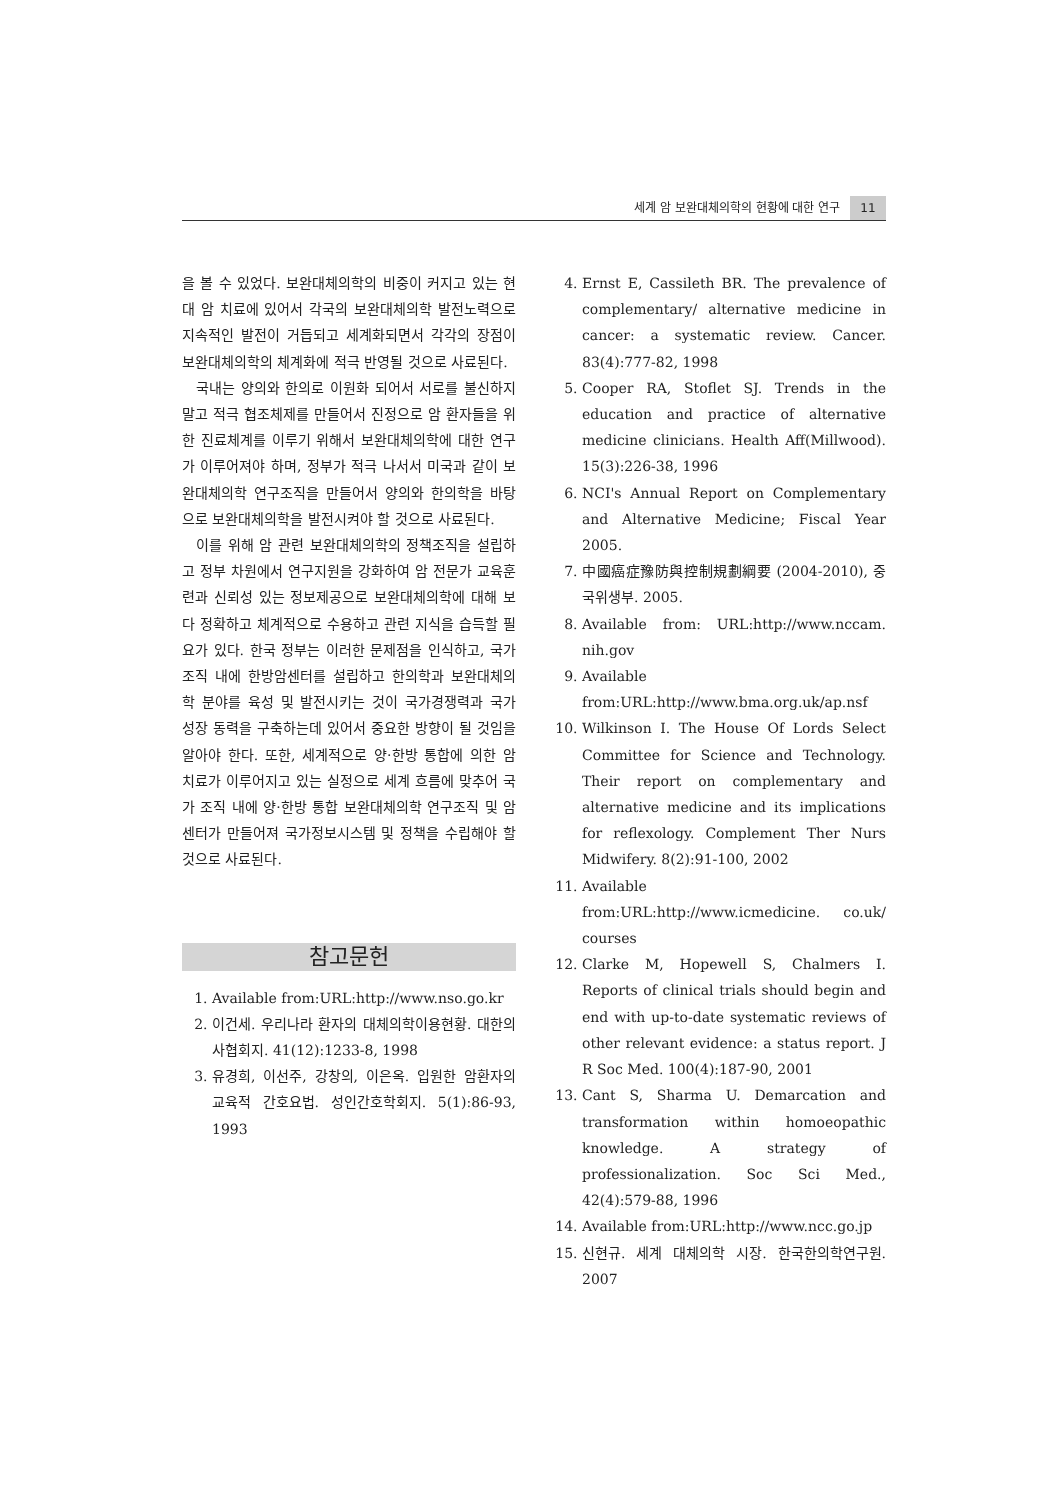세계 암 보완대체의학의 현황에 대한 연구 11
을 볼 수 있었다. 보완대체의학의 비중이 커지고 있는 현대 암 치료에 있어서 각국의 보완대체의학 발전노력으로 지속적인 발전이 거듭되고 세계화되면서 각각의 장점이 보완대체의학의 체계화에 적극 반영될 것으로 사료된다.
국내는 양의와 한의로 이원화 되어서 서로를 불신하지 말고 적극 협조체제를 만들어서 진정으로 암 환자들을 위한 진료체계를 이루기 위해서 보완대체의학에 대한 연구가 이루어져야 하며, 정부가 적극 나서서 미국과 같이 보완대체의학 연구조직을 만들어서 양의와 한의학을 바탕으로 보완대체의학을 발전시켜야 할 것으로 사료된다.
이를 위해 암 관련 보완대체의학의 정책조직을 설립하고 정부 차원에서 연구지원을 강화하여 암 전문가 교육훈련과 신뢰성 있는 정보제공으로 보완대체의학에 대해 보다 정확하고 체계적으로 수용하고 관련 지식을 습득할 필요가 있다. 한국 정부는 이러한 문제점을 인식하고, 국가조직 내에 한방암센터를 설립하고 한의학과 보완대체의학 분야를 육성 및 발전시키는 것이 국가경쟁력과 국가 성장 동력을 구축하는데 있어서 중요한 방향이 될 것임을 알아야 한다. 또한, 세계적으로 양·한방 통합에 의한 암 치료가 이루어지고 있는 실정으로 세계 흐름에 맞추어 국가 조직 내에 양·한방 통합 보완대체의학 연구조직 및 암센터가 만들어져 국가정보시스템 및 정책을 수립해야 할 것으로 사료된다.
참고문헌
1. Available from:URL:http://www.nso.go.kr
2. 이건세. 우리나라 환자의 대체의학이용현황. 대한의사협회지. 41(12):1233-8, 1998
3. 유경희, 이선주, 강창의, 이은옥. 입원한 암환자의 교육적 간호요법. 성인간호학회지. 5(1):86-93, 1993
4. Ernst E, Cassileth BR. The prevalence of complementary/ alternative medicine in cancer: a systematic review. Cancer. 83(4):777-82, 1998
5. Cooper RA, Stoflet SJ. Trends in the education and practice of alternative medicine clinicians. Health Aff(Millwood). 15(3):226-38, 1996
6. NCI's Annual Report on Complementary and Alternative Medicine; Fiscal Year 2005.
7. 中國癌症豫防與控制規劃綱要 (2004-2010), 중국위생부. 2005.
8. Available from: URL:http://www.nccam. nih.gov
9. Available from:URL:http://www.bma.org.uk/ap.nsf
10. Wilkinson I. The House Of Lords Select Committee for Science and Technology. Their report on complementary and alternative medicine and its implications for reflexology. Complement Ther Nurs Midwifery. 8(2):91-100, 2002
11. Available from:URL:http://www.icmedicine. co.uk/ courses
12. Clarke M, Hopewell S, Chalmers I. Reports of clinical trials should begin and end with up-to-date systematic reviews of other relevant evidence: a status report. J R Soc Med. 100(4):187-90, 2001
13. Cant S, Sharma U. Demarcation and transformation within homoeopathic knowledge. A strategy of professionalization. Soc Sci Med., 42(4):579-88, 1996
14. Available from:URL:http://www.ncc.go.jp
15. 신현규. 세계 대체의학 시장. 한국한의학연구원. 2007